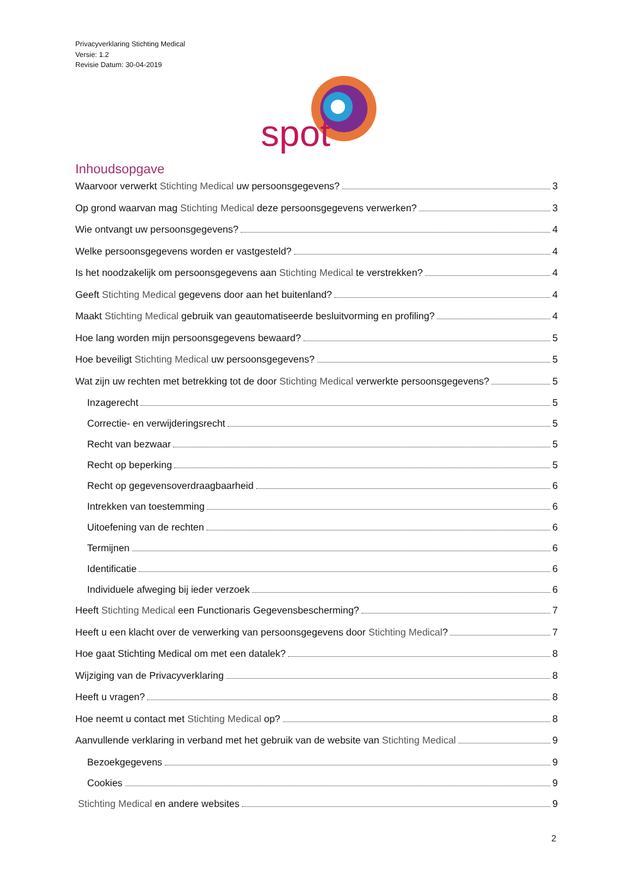Privacyverklaring Stichting Medical
Versie: 1.2
Revisie Datum: 30-04-2019
spot
Inhoudsopgave
Waarvoor verwerkt Stichting Medical uw persoonsgegevens? 3
Op grond waarvan mag Stichting Medical deze persoonsgegevens verwerken? 3
Wie ontvangt uw persoonsgegevens? 4
Welke persoonsgegevens worden er vastgesteld? 4
Is het noodzakelijk om persoonsgegevens aan Stichting Medical te verstrekken? 4
Geeft Stichting Medical gegevens door aan het buitenland? 4
Maakt Stichting Medical gebruik van geautomatiseerde besluitvorming en profiling? 4
Hoe lang worden mijn persoonsgegevens bewaard? 5
Hoe beveiligt Stichting Medical uw persoonsgegevens? 5
Wat zijn uw rechten met betrekking tot de door Stichting Medical verwerkte persoonsgegevens? 5
Inzagerecht 5
Correctie- en verwijderingsrecht 5
Recht van bezwaar 5
Recht op beperking 5
Recht op gegevensoverdraagbaarheid 6
Intrekken van toestemming 6
Uitoefening van de rechten 6
Termijnen 6
Identificatie 6
Individuele afweging bij ieder verzoek 6
Heeft Stichting Medical een Functionaris Gegevensbescherming? 7
Heeft u een klacht over de verwerking van persoonsgegevens door Stichting Medical? 7
Hoe gaat Stichting Medical om met een datalek? 8
Wijziging van de Privacyverklaring 8
Heeft u vragen? 8
Hoe neemt u contact met Stichting Medical op? 8
Aanvullende verklaring in verband met het gebruik van de website van Stichting Medical 9
Bezoekgegevens 9
Cookies 9
Stichting Medical en andere websites 9
2